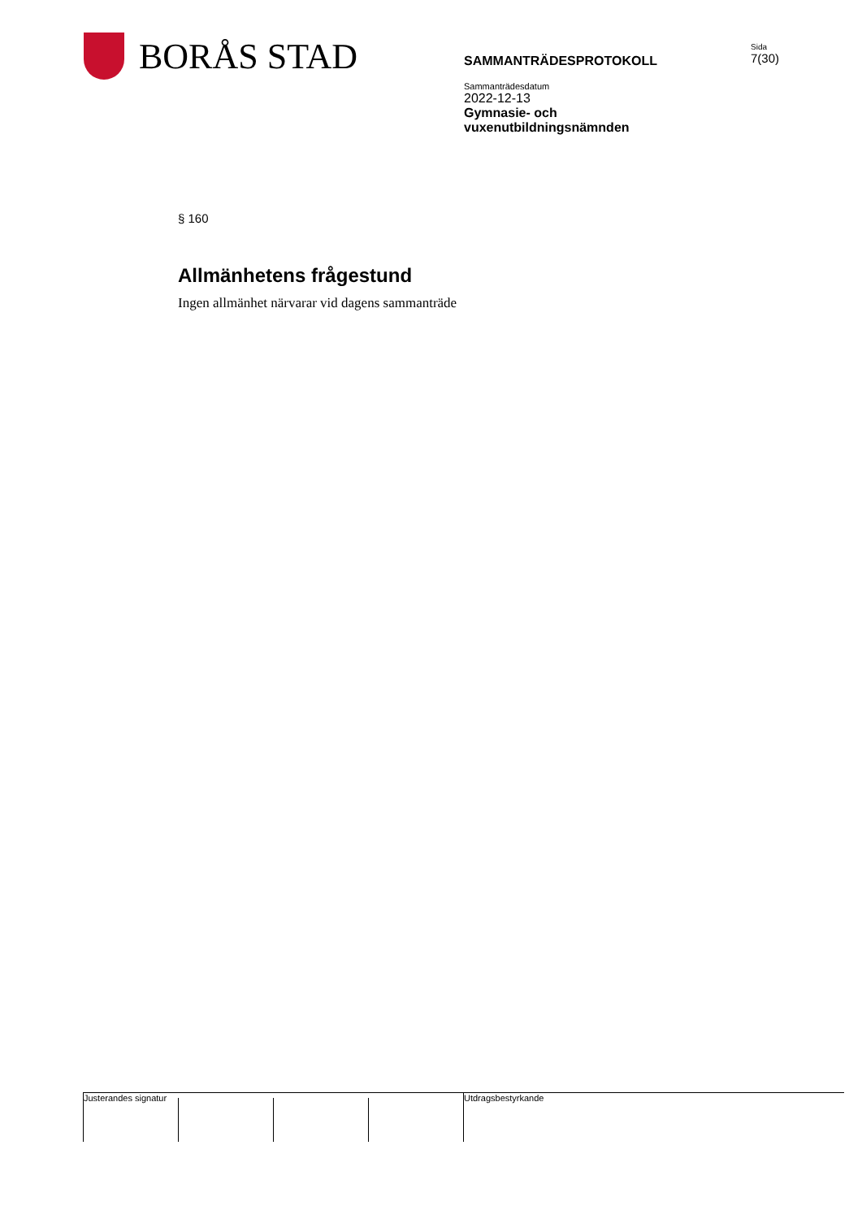BORÅS STAD
SAMMANTRÄDESPROTOKOLL
Sammanträdesdatum
2022-12-13
Gymnasie- och
vuxenutbildningsnämnden
Sida
7(30)
§ 160
Allmänhetens frågestund
Ingen allmänhet närvarar vid dagens sammanträde
Justerandes signatur Utdragsbestyrkande